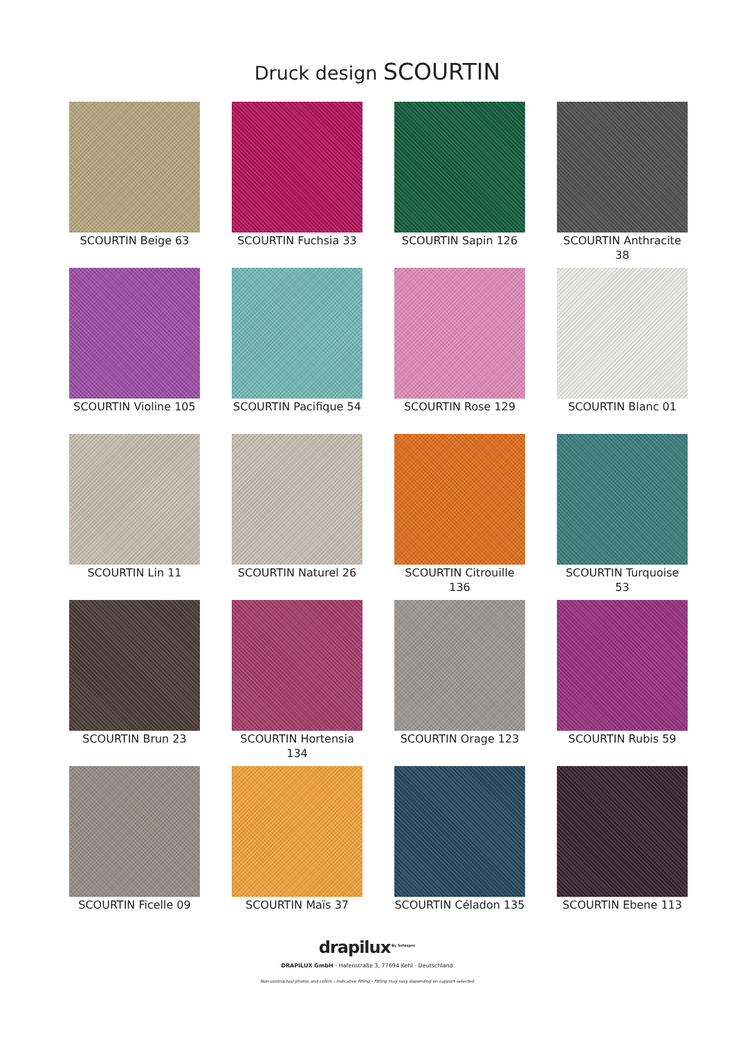Druck design SCOURTIN
SCOURTIN Beige 63
SCOURTIN Fuchsia 33
SCOURTIN Sapin 126
SCOURTIN Anthracite 38
SCOURTIN Violine 105
SCOURTIN Pacifique 54
SCOURTIN Rose 129
SCOURTIN Blanc 01
SCOURTIN Lin 11
SCOURTIN Naturel 26
SCOURTIN Citrouille 136
SCOURTIN Turquoise 53
SCOURTIN Brun 23
SCOURTIN Hortensia 134
SCOURTIN Orage 123
SCOURTIN Rubis 59
SCOURTIN Ficelle 09
SCOURTIN Maïs 37
SCOURTIN Céladon 135
SCOURTIN Ebene 113
drapilux<sup>By Sotexpro</sup>
DRAPILUX GmbH - Hafenstraße 3, 77694 Kehl - Deutschland
Non-contractual photos and colors - Indicative fitting - Fitting may vary depending on support selected